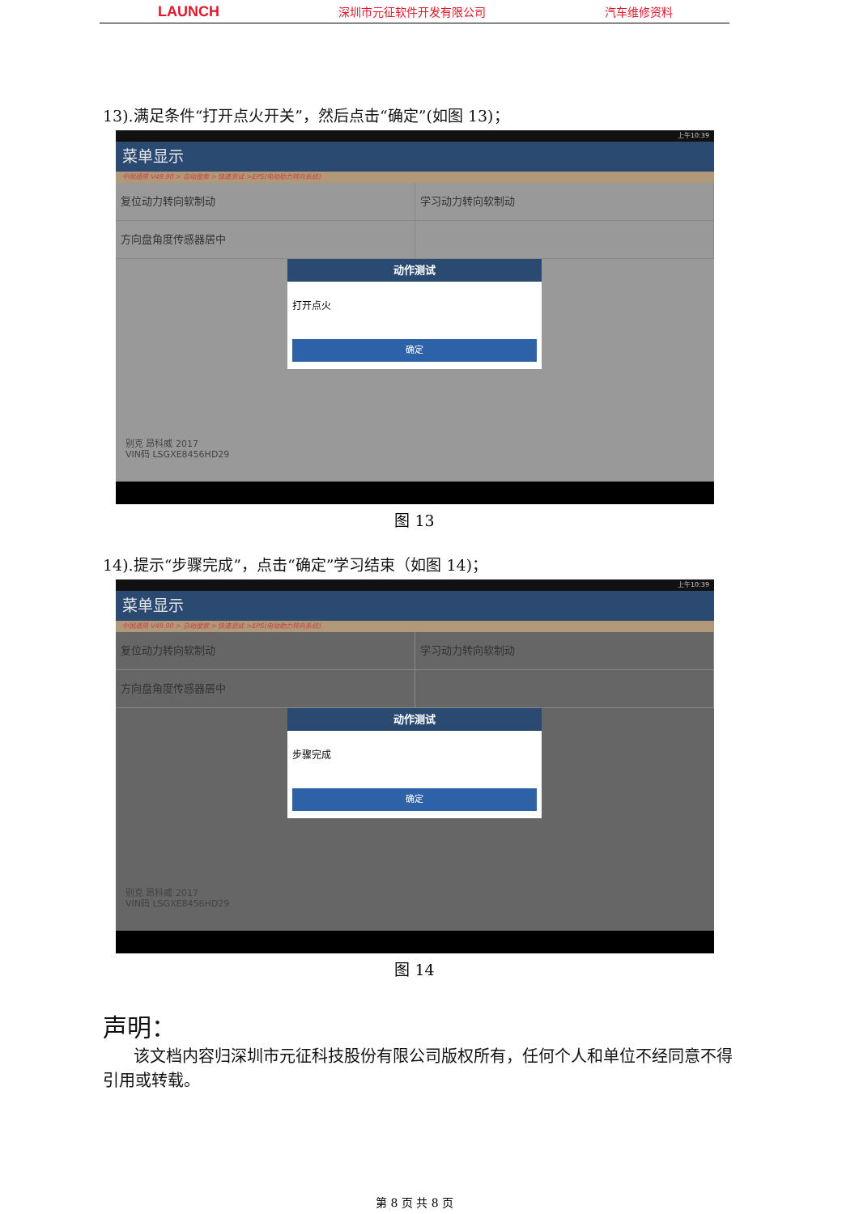LAUNCH 深圳市元征软件开发有限公司 汽车维修资料
13).满足条件“打开点火开关”，然后点击“确定”(如图 13)；
上午10:39
菜单显示
中国通用 V49.90 > 自动搜索 > 快速测试 >EPS(电动助力转向系统)
复位动力转向软制动 学习动力转向软制动
方向盘角度传感器居中
动作测试
打开点火
确定
别克 昂科威 2017
VIN码 LSGXE8456HD29
图 13
14).提示“步骤完成”，点击“确定”学习结束（如图 14)；
上午10:39
菜单显示
中国通用 V49.90 > 自动搜索 > 快速测试 >EPS(电动助力转向系统)
复位动力转向软制动 学习动力转向软制动
方向盘角度传感器居中
动作测试
步骤完成
确定
别克 昂科威 2017
VIN码 LSGXE8456HD29
图 14
声明：
该文档内容归深圳市元征科技股份有限公司版权所有，任何个人和单位不经同意不得引用或转载。
第 8 页 共 8 页